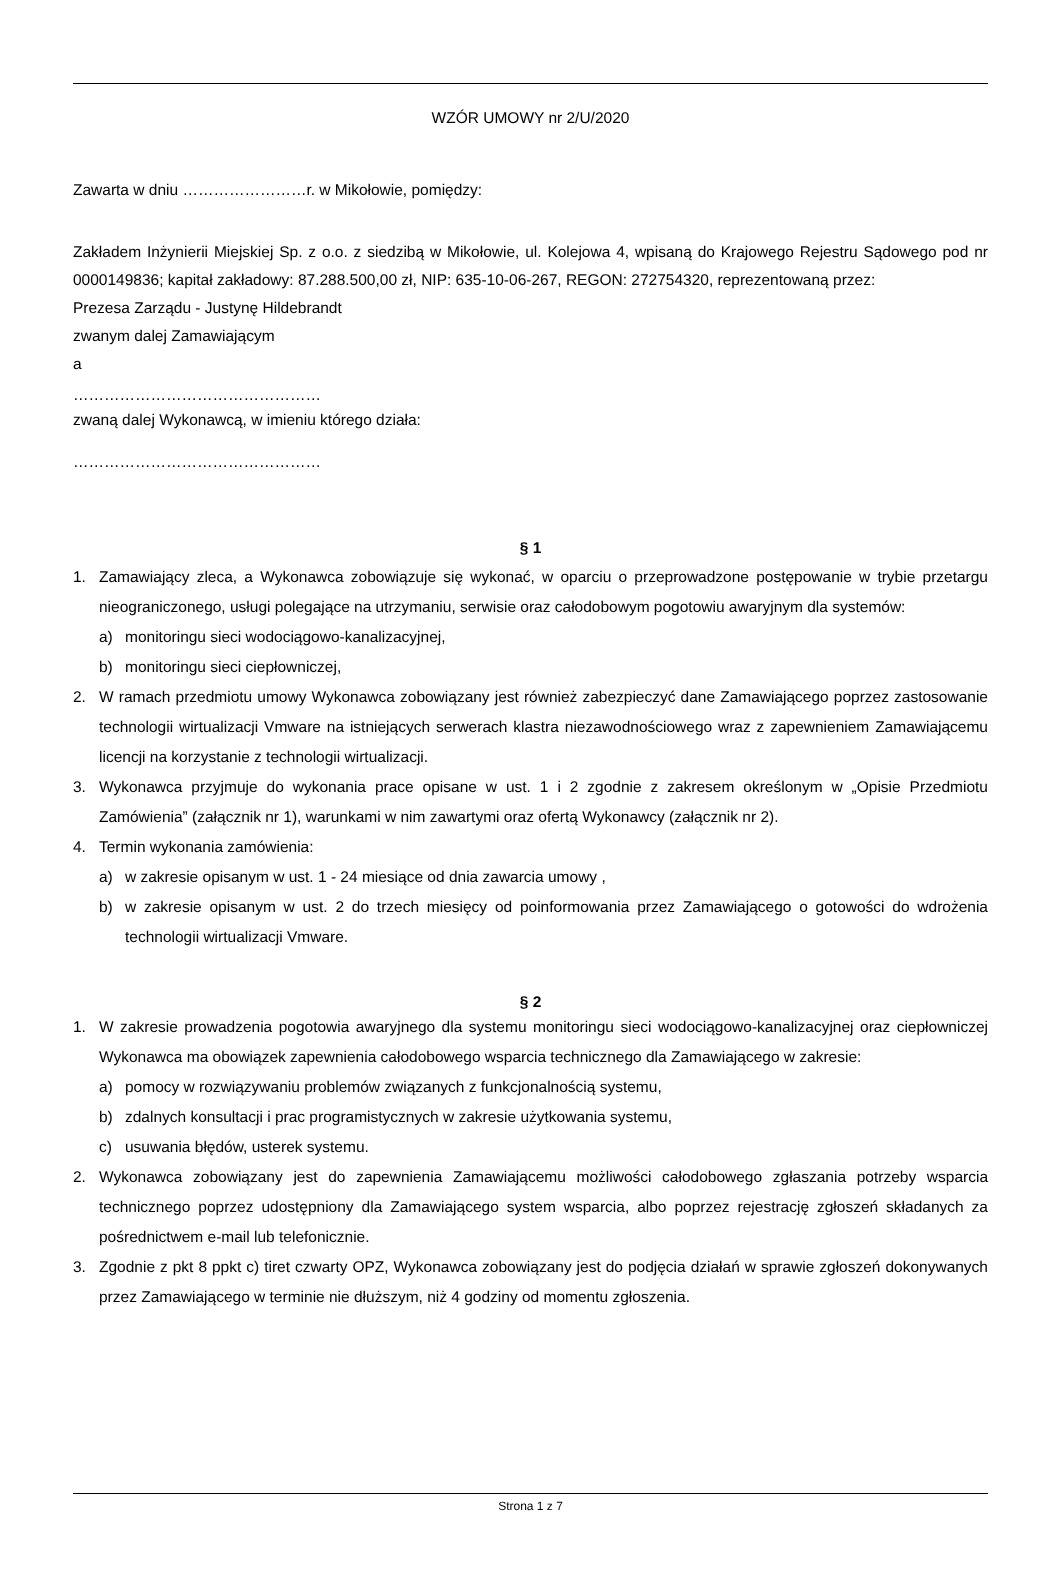WZÓR UMOWY nr 2/U/2020
Zawarta w dniu ……………………r. w Mikołowie, pomiędzy:
Zakładem Inżynierii Miejskiej Sp. z o.o. z siedzibą w Mikołowie, ul. Kolejowa 4, wpisaną do Krajowego Rejestru Sądowego pod nr 0000149836; kapitał zakładowy: 87.288.500,00 zł, NIP: 635-10-06-267, REGON: 272754320, reprezentowaną przez:
Prezesa Zarządu - Justynę Hildebrandt
zwanym dalej Zamawiającym
a
…………………………………………
zwaną dalej Wykonawcą, w imieniu którego działa:
…………………………………………
§ 1
1. Zamawiający zleca, a Wykonawca zobowiązuje się wykonać, w oparciu o przeprowadzone postępowanie w trybie przetargu nieograniczonego, usługi polegające na utrzymaniu, serwisie oraz całodobowym pogotowiu awaryjnym dla systemów:
a) monitoringu sieci wodociągowo-kanalizacyjnej,
b) monitoringu sieci ciepłowniczej,
2. W ramach przedmiotu umowy Wykonawca zobowiązany jest również zabezpieczyć dane Zamawiającego poprzez zastosowanie technologii wirtualizacji Vmware na istniejących serwerach klastra niezawodnościowego wraz z zapewnieniem Zamawiającemu licencji na korzystanie z technologii wirtualizacji.
3. Wykonawca przyjmuje do wykonania prace opisane w ust. 1 i 2 zgodnie z zakresem określonym w „Opisie Przedmiotu Zamówienia” (załącznik nr 1), warunkami w nim zawartymi oraz ofertą Wykonawcy (załącznik nr 2).
4. Termin wykonania zamówienia:
a) w zakresie opisanym w ust. 1 - 24 miesiące od dnia zawarcia umowy ,
b) w zakresie opisanym w ust. 2 do trzech miesięcy od poinformowania przez Zamawiającego o gotowości do wdrożenia technologii wirtualizacji Vmware.
§ 2
1. W zakresie prowadzenia pogotowia awaryjnego dla systemu monitoringu sieci wodociągowo-kanalizacyjnej oraz ciepłowniczej Wykonawca ma obowiązek zapewnienia całodobowego wsparcia technicznego dla Zamawiającego w zakresie:
a) pomocy w rozwiązywaniu problemów związanych z funkcjonalnością systemu,
b) zdalnych konsultacji i prac programistycznych w zakresie użytkowania systemu,
c) usuwania błędów, usterek systemu.
2. Wykonawca zobowiązany jest do zapewnienia Zamawiającemu możliwości całodobowego zgłaszania potrzeby wsparcia technicznego poprzez udostępniony dla Zamawiającego system wsparcia, albo poprzez rejestrację zgłoszeń składanych za pośrednictwem e-mail lub telefonicznie.
3. Zgodnie z pkt 8 ppkt c) tiret czwarty OPZ, Wykonawca zobowiązany jest do podjęcia działań w sprawie zgłoszeń dokonywanych przez Zamawiającego w terminie nie dłuższym, niż 4 godziny od momentu zgłoszenia.
Strona 1 z 7